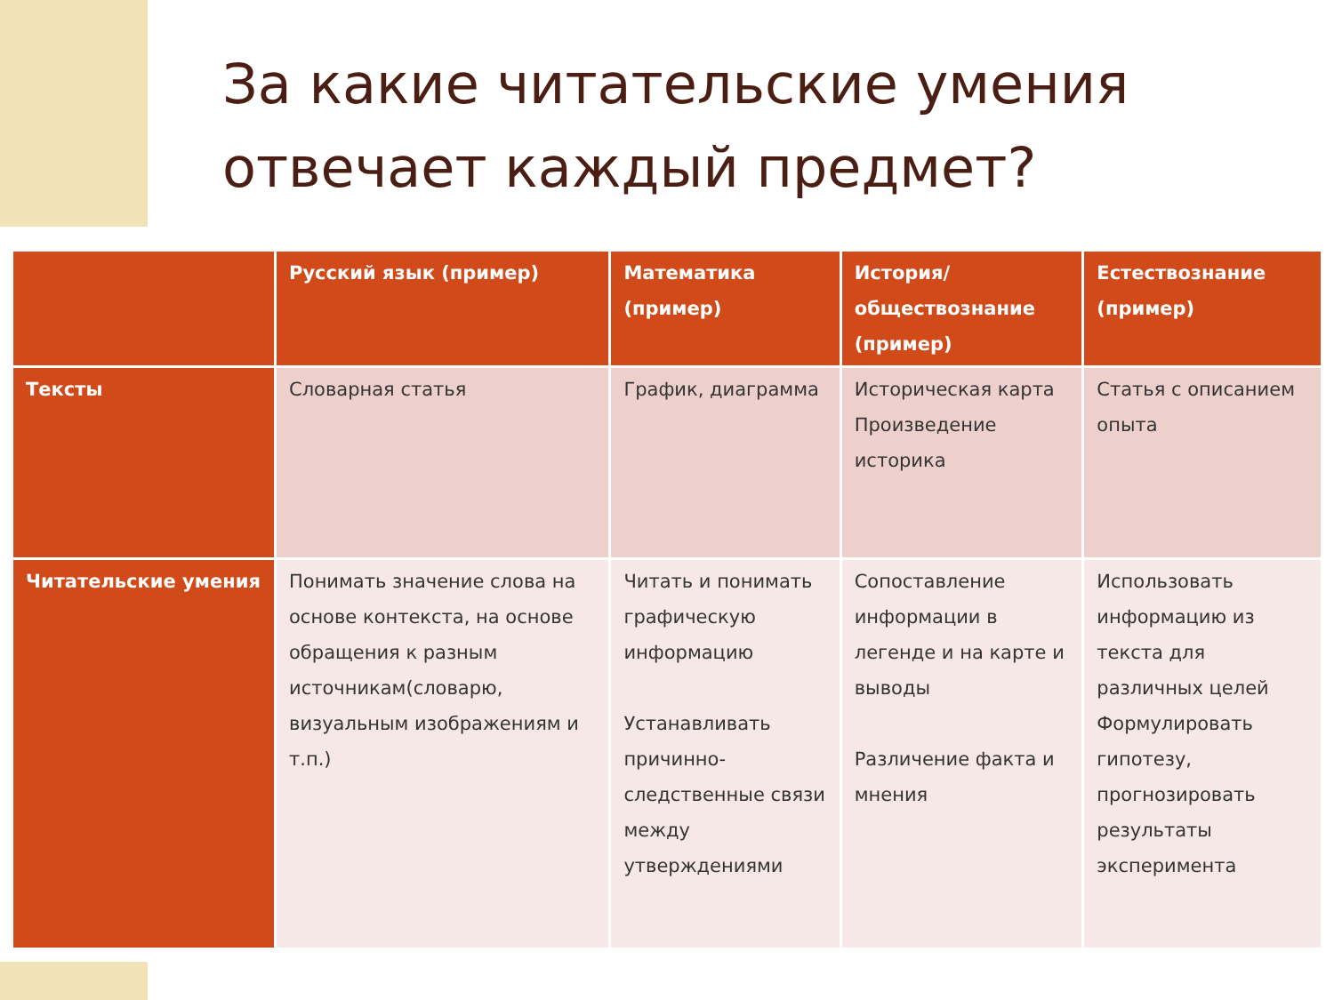За какие читательские умения отвечает каждый предмет?
| | Русский язык (пример) | Математика (пример) | История/обществознание (пример) | Естествознание (пример) |
| --- | --- | --- | --- | --- |
| Тексты | Словарная статья | График, диаграмма | Историческая карта Произведение историка | Статья с описанием опыта |
| Читательские умения | Понимать значение слова на основе контекста, на основе обращения к разным источникам(словарю, визуальным изображениям и т.п.) | Читать и понимать графическую информацию Устанавливать причинно-следственные связи между утверждениями | Сопоставление информации в легенде и на карте и выводы Различение факта и мнения | Использовать информацию из текста для различных целей Формулировать гипотезу, прогнозировать результаты эксперимента |